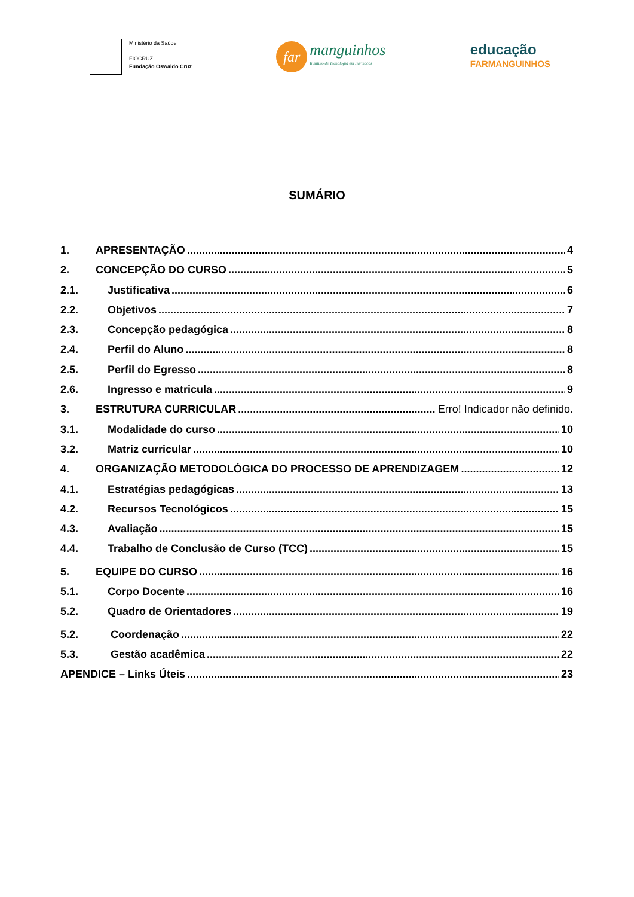Ministério da Saúde
FIOCRUZ
Fundação Oswaldo Cruz
far
manguinhos
Instituto de Tecnologia em Fármacos
educação
FARMANGUINHOS
SUMÁRIO
1. APRESENTAÇÃO 4
2. CONCEPÇÃO DO CURSO 5
2.1. Justificativa 6
2.2. Objetivos 7
2.3. Concepção pedagógica 8
2.4. Perfil do Aluno 8
2.5. Perfil do Egresso 8
2.6. Ingresso e matricula 9
3. ESTRUTURA CURRICULAR Erro! Indicador não definido.
3.1. Modalidade do curso 10
3.2. Matriz curricular 10
4. ORGANIZAÇÃO METODOLÓGICA DO PROCESSO DE APRENDIZAGEM 12
4.1. Estratégias pedagógicas 13
4.2. Recursos Tecnológicos 15
4.3. Avaliação 15
4.4. Trabalho de Conclusão de Curso (TCC) 15
5. EQUIPE DO CURSO 16
5.1. Corpo Docente 16
5.2. Quadro de Orientadores 19
5.2. Coordenação 22
5.3. Gestão acadêmica 22
APENDICE – Links Úteis 23